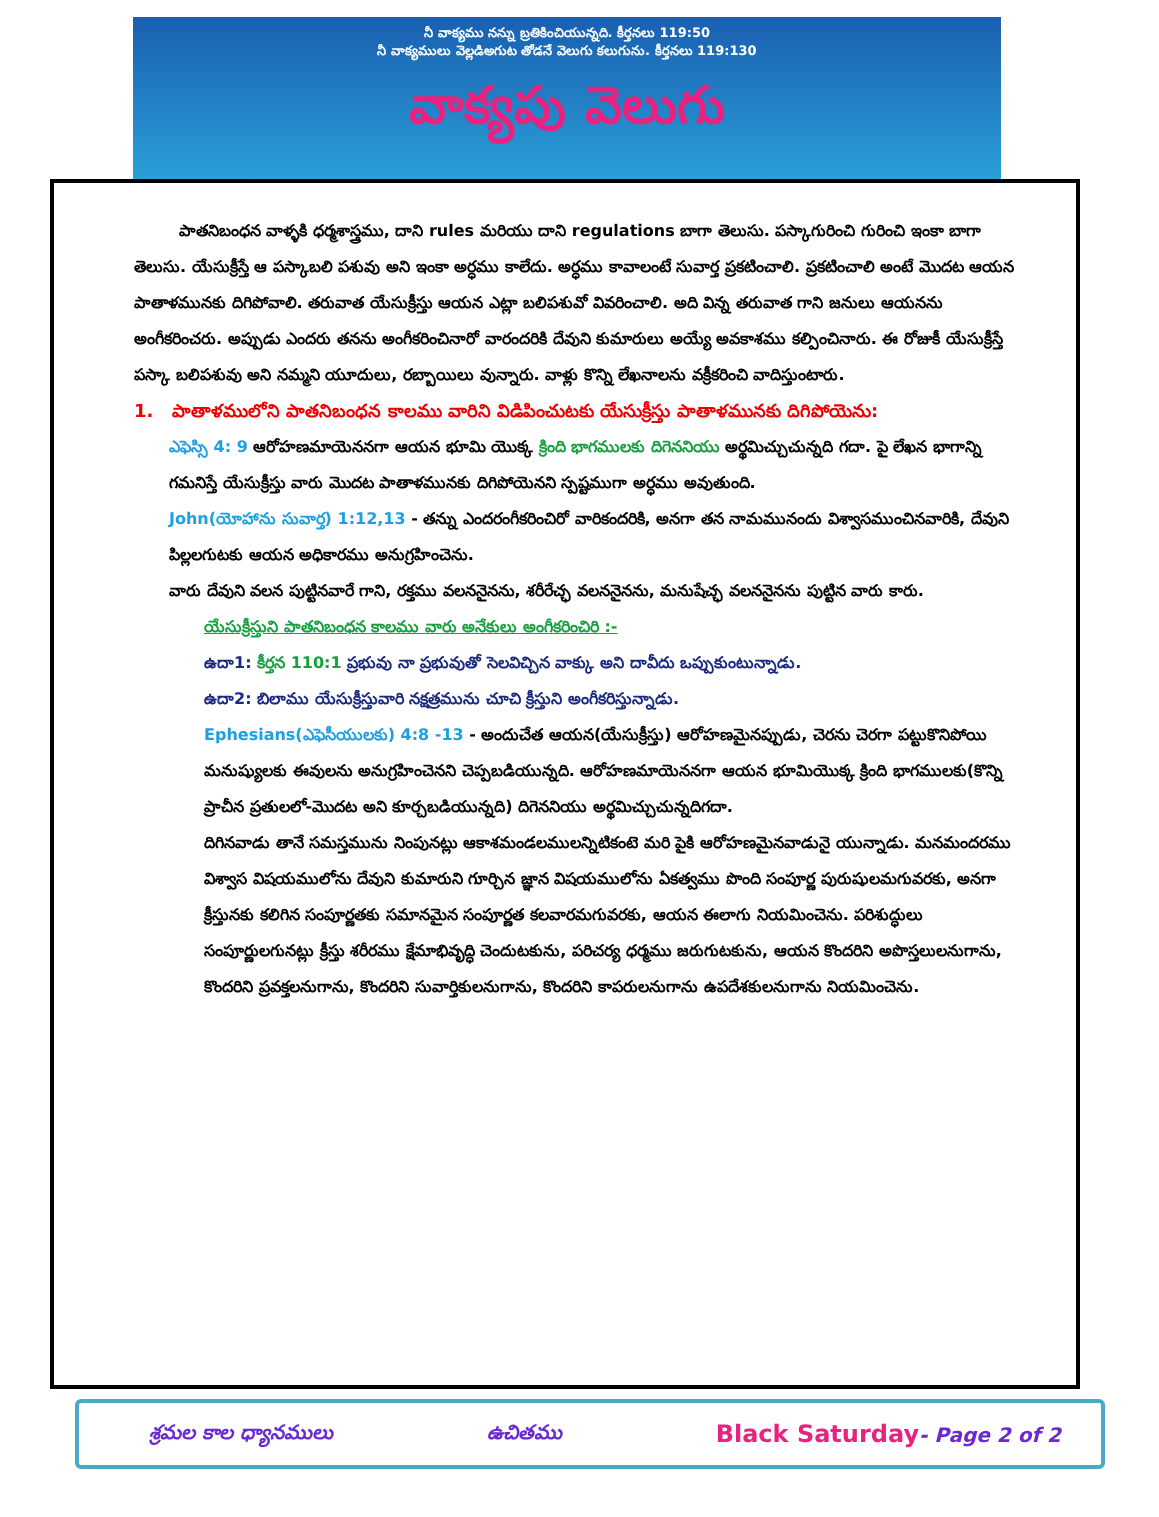నీ వాక్యము నన్ను బ్రతికించియున్నది. కీర్తనలు 119:50
నీ వాక్యములు వెల్లడిఅగుట తోడనే వెలుగు కలుగును. కీర్తనలు 119:130
వాక్యపు వెలుగు
పాతనిబంధన వాళ్ళకి ధర్మశాస్త్రము, దాని rules మరియు దాని regulations బాగా తెలుసు. పస్కాగురించి గురించి ఇంకా బాగా తెలుసు. యేసుక్రీస్తే ఆ పస్కాబలి పశువు అని ఇంకా అర్ధము కాలేదు. అర్ధము కావాలంటే సువార్త ప్రకటించాలి. ప్రకటించాలి అంటే మొదట ఆయన పాతాళమునకు దిగిపోవాలి. తరువాత యేసుక్రీస్తు ఆయన ఎట్లా బలిపశువో వివరించాలి. అది విన్న తరువాత గాని జనులు ఆయనను అంగీకరించరు. అప్పుడు ఎందరు తనను అంగీకరించినారో వారందరికి దేవుని కుమారులు అయ్యే అవకాశము కల్పించినారు. ఈ రోజుకీ యేసుక్రీస్తే పస్కా బలిపశువు అని నమ్మని యూదులు, రబ్బాయిలు వున్నారు. వాళ్లు కొన్ని లేఖనాలను వక్రీకరించి వాదిస్తుంటారు.
1. పాతాళములోని పాతనిబంధన కాలము వారిని విడిపించుటకు యేసుక్రీస్తు పాతాళమునకు దిగిపోయెను:
ఎఫెస్సి 4: 9 ఆరోహణమాయెననగా ఆయన భూమి యొక్క క్రింది భాగములకు దిగెననియు అర్థమిచ్చుచున్నది గదా. పై లేఖన భాగాన్ని గమనిస్తే యేసుక్రీస్తు వారు మొదట పాతాళమునకు దిగిపోయెనని స్పష్టముగా అర్ధము అవుతుంది.
John(యోహాను సువార్త) 1:12,13 - తన్ను ఎందరంగీకరించిరో వారికందరికి, అనగా తన నామమునందు విశ్వాసముంచినవారికి, దేవుని పిల్లలగుటకు ఆయన అధికారము అనుగ్రహించెను.
వారు దేవుని వలన పుట్టినవారే గాని, రక్తము వలననైనను, శరీరేచ్ఛ వలననైనను, మనుషేచ్ఛ వలననైనను పుట్టిన వారు కారు.
యేసుక్రీస్తుని పాతనిబంధన కాలము వారు అనేకులు అంగీకరించిరి :-
ఉదా1: కీర్తన 110:1 ప్రభువు నా ప్రభువుతో సెలవిచ్చిన వాక్కు అని దావీదు ఒప్పుకుంటున్నాడు.
ఉదా2: బిలాము యేసుక్రీస్తువారి నక్షత్రమును చూచి క్రీస్తుని అంగీకరిస్తున్నాడు.
Ephesians(ఎఫెసీయులకు) 4:8 -13 - అందుచేత ఆయన(యేసుక్రీస్తు) ఆరోహణమైనప్పుడు, చెరను చెరగా పట్టుకొనిపోయి మనుష్యులకు ఈవులను అనుగ్రహించెనని చెప్పబడియున్నది. ఆరోహణమాయెననగా ఆయన భూమియొక్క క్రింది భాగములకు(కొన్ని ప్రాచీన ప్రతులలో-మొదట అని కూర్చబడియున్నది) దిగెననియు అర్థమిచ్చుచున్నదిగదా.
దిగినవాడు తానే సమస్తమును నింపునట్లు ఆకాశమండలములన్నిటికంటె మరి పైకి ఆరోహణమైనవాడునై యున్నాడు. మనమందరము విశ్వాస విషయములోను దేవుని కుమారుని గూర్చిన జ్ఞాన విషయములోను ఏకత్వము పొంది సంపూర్ణ పురుషులమగువరకు, అనగా క్రీస్తునకు కలిగిన సంపూర్ణతకు సమానమైన సంపూర్ణత కలవారమగువరకు, ఆయన ఈలాగు నియమించెను. పరిశుద్ధులు సంపూర్ణులగునట్లు క్రీస్తు శరీరము క్షేమాభివృద్ధి చెందుటకును, పరిచర్య ధర్మము జరుగుటకును, ఆయన కొందరిని అపొస్తలులనుగాను, కొందరిని ప్రవక్తలనుగాను, కొందరిని సువార్తికులనుగాను, కొందరిని కాపరులనుగాను ఉపదేశకులనుగాను నియమించెను.
శ్రమల కాల ధ్యానములు ఉచితము Black Saturday- Page 2 of 2